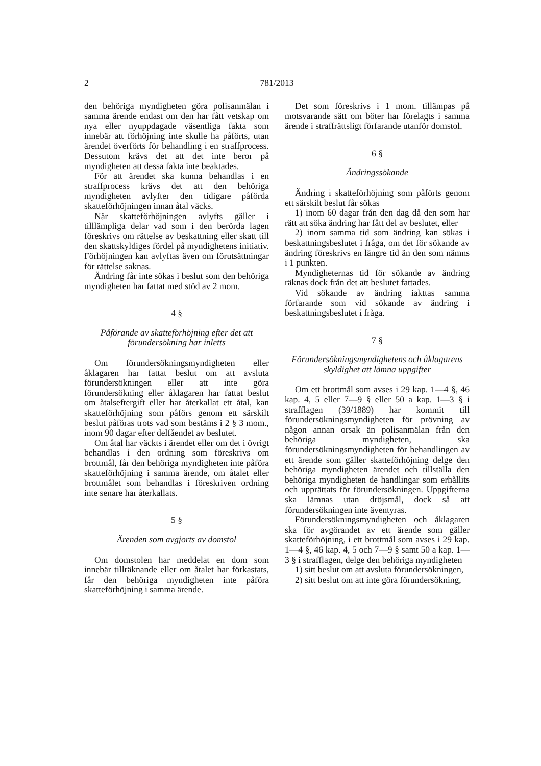2 781/2013
den behöriga myndigheten göra polisanmälan i samma ärende endast om den har fått vetskap om nya eller nyuppdagade väsentliga fakta som innebär att förhöjning inte skulle ha påförts, utan ärendet överförts för behandling i en straffprocess. Dessutom krävs det att det inte beror på myndigheten att dessa fakta inte beaktades.
För att ärendet ska kunna behandlas i en straffprocess krävs det att den behöriga myndigheten avlyfter den tidigare påförda skatteförhöjningen innan åtal väcks.
När skatteförhöjningen avlyfts gäller i tilllämpliga delar vad som i den berörda lagen föreskrivs om rättelse av beskattning eller skatt till den skattskyldiges fördel på myndighetens initiativ. Förhöjningen kan avlyftas även om förutsättningar för rättelse saknas.
Ändring får inte sökas i beslut som den behöriga myndigheten har fattat med stöd av 2 mom.
4 §
Påförande av skatteförhöjning efter det att förundersökning har inletts
Om förundersökningsmyndigheten eller åklagaren har fattat beslut om att avsluta förundersökningen eller att inte göra förundersökning eller åklagaren har fattat beslut om åtalseftergift eller har återkallat ett åtal, kan skatteförhöjning som påförs genom ett särskilt beslut påföras trots vad som bestäms i 2 § 3 mom., inom 90 dagar efter delfåendet av beslutet.
Om åtal har väckts i ärendet eller om det i övrigt behandlas i den ordning som föreskrivs om brottmål, får den behöriga myndigheten inte påföra skatteförhöjning i samma ärende, om åtalet eller brottmålet som behandlas i föreskriven ordning inte senare har återkallats.
5 §
Ärenden som avgjorts av domstol
Om domstolen har meddelat en dom som innebär tillräknande eller om åtalet har förkastats, får den behöriga myndigheten inte påföra skatteförhöjning i samma ärende.
Det som föreskrivs i 1 mom. tillämpas på motsvarande sätt om böter har förelagts i samma ärende i straffrättsligt förfarande utanför domstol.
6 §
Ändringssökande
Ändring i skatteförhöjning som påförts genom ett särskilt beslut får sökas
1) inom 60 dagar från den dag då den som har rätt att söka ändring har fått del av beslutet, eller
2) inom samma tid som ändring kan sökas i beskattningsbeslutet i fråga, om det för sökande av ändring föreskrivs en längre tid än den som nämns i 1 punkten.
Myndigheternas tid för sökande av ändring räknas dock från det att beslutet fattades.
Vid sökande av ändring iakttas samma förfarande som vid sökande av ändring i beskattningsbeslutet i fråga.
7 §
Förundersökningsmyndighetens och åklagarens skyldighet att lämna uppgifter
Om ett brottmål som avses i 29 kap. 1—4 §, 46 kap. 4, 5 eller 7—9 § eller 50 a kap. 1—3 § i strafflagen (39/1889) har kommit till förundersökningsmyndigheten för prövning av någon annan orsak än polisanmälan från den behöriga myndigheten, ska förundersökningsmyndigheten för behandlingen av ett ärende som gäller skatteförhöjning delge den behöriga myndigheten ärendet och tillställa den behöriga myndigheten de handlingar som erhållits och upprättats för förundersökningen. Uppgifterna ska lämnas utan dröjsmål, dock så att förundersökningen inte äventyras.
Förundersökningsmyndigheten och åklagaren ska för avgörandet av ett ärende som gäller skatteförhöjning, i ett brottmål som avses i 29 kap. 1—4 §, 46 kap. 4, 5 och 7—9 § samt 50 a kap. 1—3 § i strafflagen, delge den behöriga myndigheten
1) sitt beslut om att avsluta förundersökningen,
2) sitt beslut om att inte göra förundersökning,